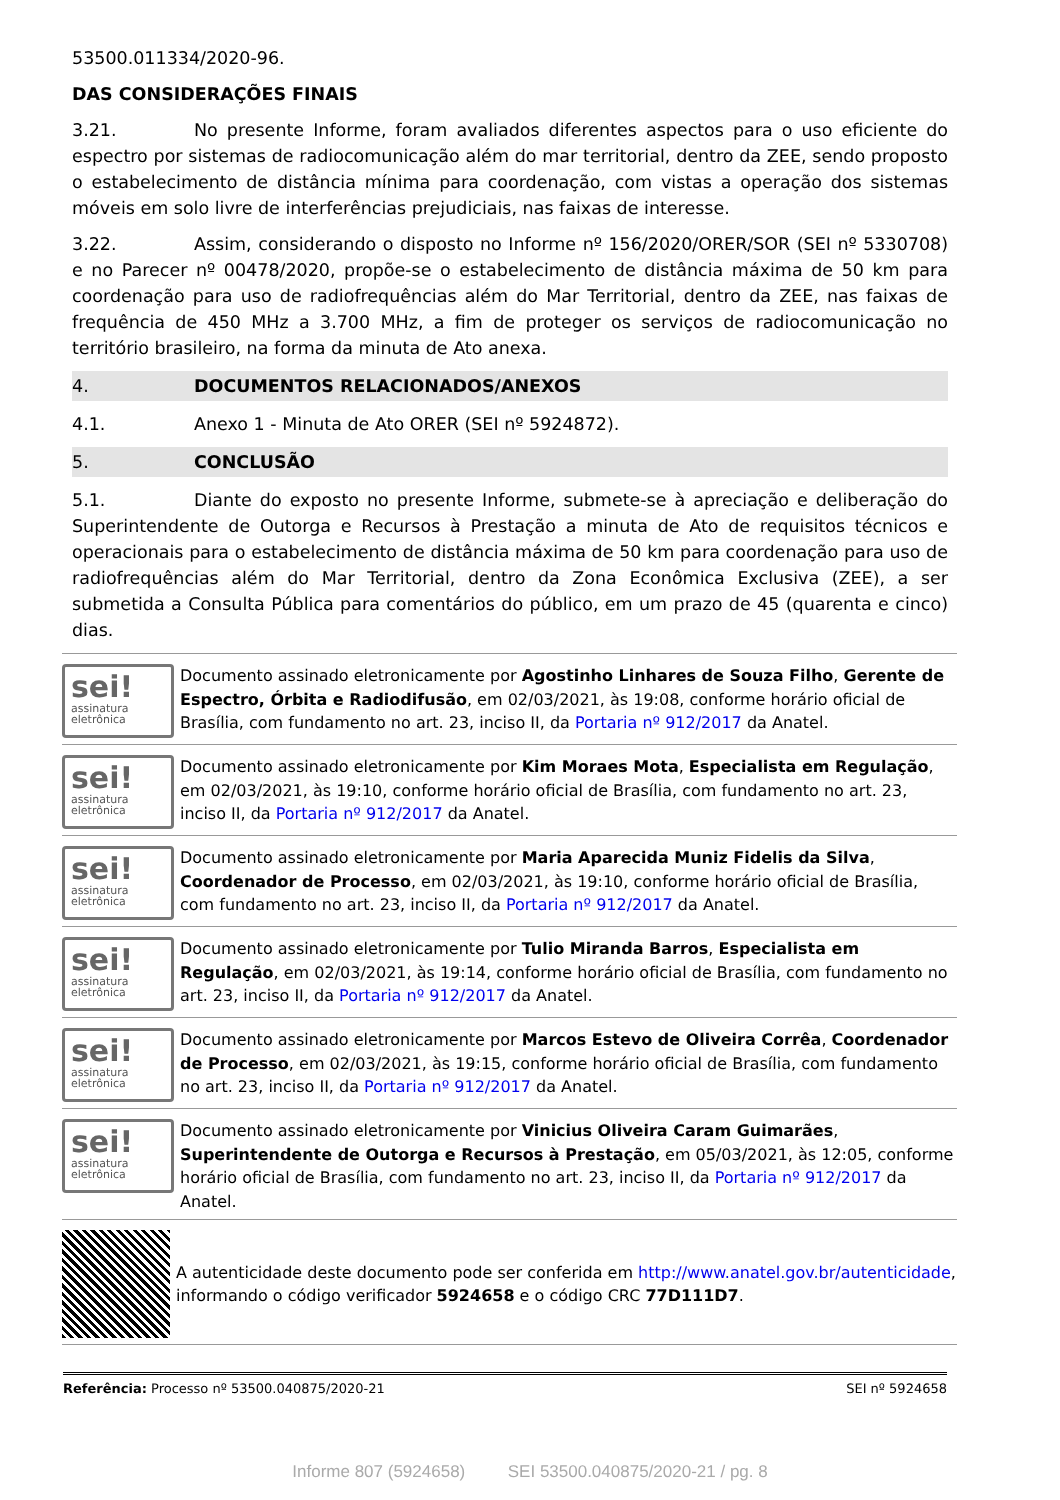53500.011334/2020-96.
DAS CONSIDERAÇÕES FINAIS
3.21. No presente Informe, foram avaliados diferentes aspectos para o uso eficiente do espectro por sistemas de radiocomunicação além do mar territorial, dentro da ZEE, sendo proposto o estabelecimento de distância mínima para coordenação, com vistas a operação dos sistemas móveis em solo livre de interferências prejudiciais, nas faixas de interesse.
3.22. Assim, considerando o disposto no Informe nº 156/2020/ORER/SOR (SEI nº 5330708) e no Parecer nº 00478/2020, propõe-se o estabelecimento de distância máxima de 50 km para coordenação para uso de radiofrequências além do Mar Territorial, dentro da ZEE, nas faixas de frequência de 450 MHz a 3.700 MHz, a fim de proteger os serviços de radiocomunicação no território brasileiro, na forma da minuta de Ato anexa.
4. DOCUMENTOS RELACIONADOS/ANEXOS
4.1. Anexo 1 - Minuta de Ato ORER (SEI nº 5924872).
5. CONCLUSÃO
5.1. Diante do exposto no presente Informe, submete-se à apreciação e deliberação do Superintendente de Outorga e Recursos à Prestação a minuta de Ato de requisitos técnicos e operacionais para o estabelecimento de distância máxima de 50 km para coordenação para uso de radiofrequências além do Mar Territorial, dentro da Zona Econômica Exclusiva (ZEE), a ser submetida a Consulta Pública para comentários do público, em um prazo de 45 (quarenta e cinco) dias.
sei!
assinatura eletrônica
Documento assinado eletronicamente por Agostinho Linhares de Souza Filho, Gerente de Espectro, Órbita e Radiodifusão, em 02/03/2021, às 19:08, conforme horário oficial de Brasília, com fundamento no art. 23, inciso II, da Portaria nº 912/2017 da Anatel.
sei!
assinatura eletrônica
Documento assinado eletronicamente por Kim Moraes Mota, Especialista em Regulação, em 02/03/2021, às 19:10, conforme horário oficial de Brasília, com fundamento no art. 23, inciso II, da Portaria nº 912/2017 da Anatel.
sei!
assinatura eletrônica
Documento assinado eletronicamente por Maria Aparecida Muniz Fidelis da Silva, Coordenador de Processo, em 02/03/2021, às 19:10, conforme horário oficial de Brasília, com fundamento no art. 23, inciso II, da Portaria nº 912/2017 da Anatel.
sei!
assinatura eletrônica
Documento assinado eletronicamente por Tulio Miranda Barros, Especialista em Regulação, em 02/03/2021, às 19:14, conforme horário oficial de Brasília, com fundamento no art. 23, inciso II, da Portaria nº 912/2017 da Anatel.
sei!
assinatura eletrônica
Documento assinado eletronicamente por Marcos Estevo de Oliveira Corrêa, Coordenador de Processo, em 02/03/2021, às 19:15, conforme horário oficial de Brasília, com fundamento no art. 23, inciso II, da Portaria nº 912/2017 da Anatel.
sei!
assinatura eletrônica
Documento assinado eletronicamente por Vinicius Oliveira Caram Guimarães, Superintendente de Outorga e Recursos à Prestação, em 05/03/2021, às 12:05, conforme horário oficial de Brasília, com fundamento no art. 23, inciso II, da Portaria nº 912/2017 da Anatel.
A autenticidade deste documento pode ser conferida em http://www.anatel.gov.br/autenticidade, informando o código verificador 5924658 e o código CRC 77D111D7.
Referência: Processo nº 53500.040875/2020-21 SEI nº 5924658
Informe 807 (5924658) SEI 53500.040875/2020-21 / pg. 8